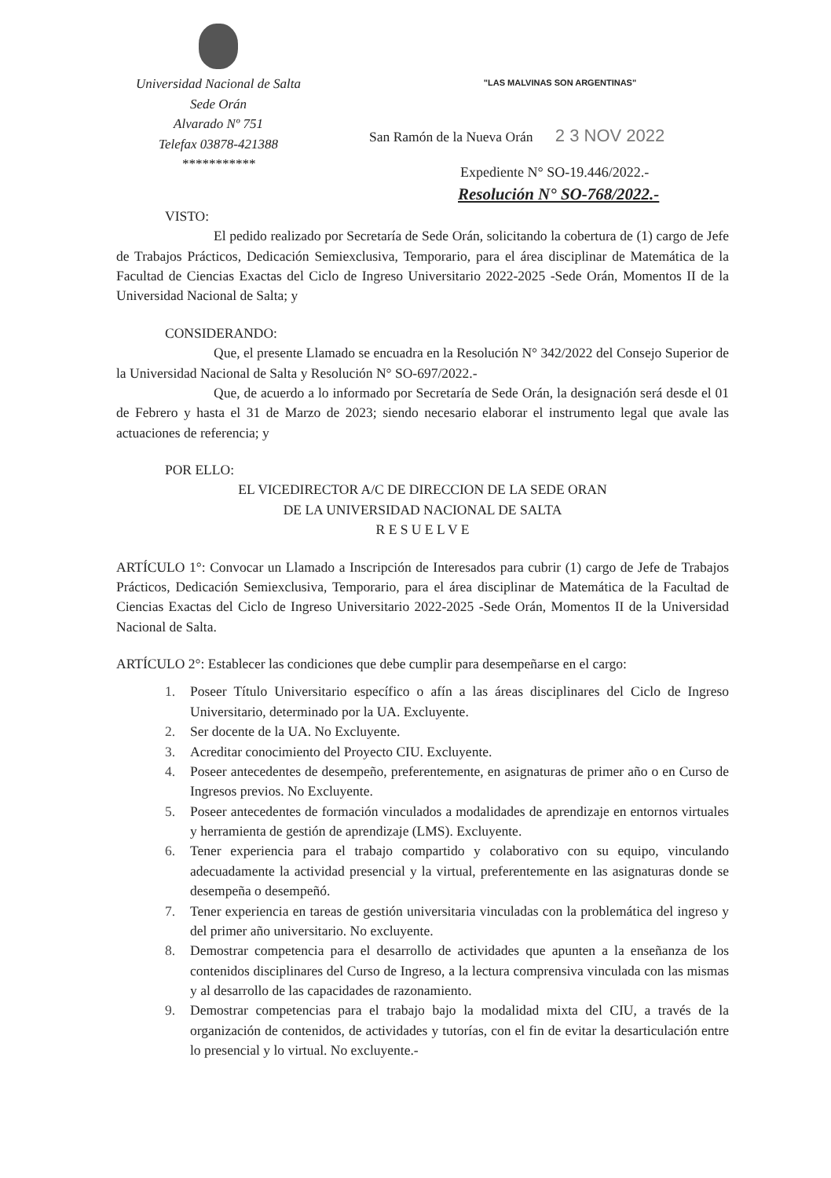Universidad Nacional de Salta
Sede Orán
Alvarado Nº 751
Telefax 03878-421388
***********
"LAS MALVINAS SON ARGENTINAS"
San Ramón de la Nueva Orán 2 3 NOV 2022
Expediente N° SO-19.446/2022.-
Resolución N° SO-768/2022.-
VISTO:
El pedido realizado por Secretaría de Sede Orán, solicitando la cobertura de (1) cargo de Jefe de Trabajos Prácticos, Dedicación Semiexclusiva, Temporario, para el área disciplinar de Matemática de la Facultad de Ciencias Exactas del Ciclo de Ingreso Universitario 2022-2025 -Sede Orán, Momentos II de la Universidad Nacional de Salta; y
CONSIDERANDO:
Que, el presente Llamado se encuadra en la Resolución N° 342/2022 del Consejo Superior de la Universidad Nacional de Salta y Resolución N° SO-697/2022.-
Que, de acuerdo a lo informado por Secretaría de Sede Orán, la designación será desde el 01 de Febrero y hasta el 31 de Marzo de 2023; siendo necesario elaborar el instrumento legal que avale las actuaciones de referencia; y
POR ELLO:
EL VICEDIRECTOR A/C DE DIRECCION DE LA SEDE ORAN
DE LA UNIVERSIDAD NACIONAL DE SALTA
R E S U E L V E
ARTÍCULO 1°: Convocar un Llamado a Inscripción de Interesados para cubrir (1) cargo de Jefe de Trabajos Prácticos, Dedicación Semiexclusiva, Temporario, para el área disciplinar de Matemática de la Facultad de Ciencias Exactas del Ciclo de Ingreso Universitario 2022-2025 -Sede Orán, Momentos II de la Universidad Nacional de Salta.
ARTÍCULO 2°: Establecer las condiciones que debe cumplir para desempeñarse en el cargo:
1. Poseer Título Universitario específico o afín a las áreas disciplinares del Ciclo de Ingreso Universitario, determinado por la UA. Excluyente.
2. Ser docente de la UA. No Excluyente.
3. Acreditar conocimiento del Proyecto CIU. Excluyente.
4. Poseer antecedentes de desempeño, preferentemente, en asignaturas de primer año o en Curso de Ingresos previos. No Excluyente.
5. Poseer antecedentes de formación vinculados a modalidades de aprendizaje en entornos virtuales y herramienta de gestión de aprendizaje (LMS). Excluyente.
6. Tener experiencia para el trabajo compartido y colaborativo con su equipo, vinculando adecuadamente la actividad presencial y la virtual, preferentemente en las asignaturas donde se desempeña o desempeñó.
7. Tener experiencia en tareas de gestión universitaria vinculadas con la problemática del ingreso y del primer año universitario. No excluyente.
8. Demostrar competencia para el desarrollo de actividades que apunten a la enseñanza de los contenidos disciplinares del Curso de Ingreso, a la lectura comprensiva vinculada con las mismas y al desarrollo de las capacidades de razonamiento.
9. Demostrar competencias para el trabajo bajo la modalidad mixta del CIU, a través de la organización de contenidos, de actividades y tutorías, con el fin de evitar la desarticulación entre lo presencial y lo virtual. No excluyente.-